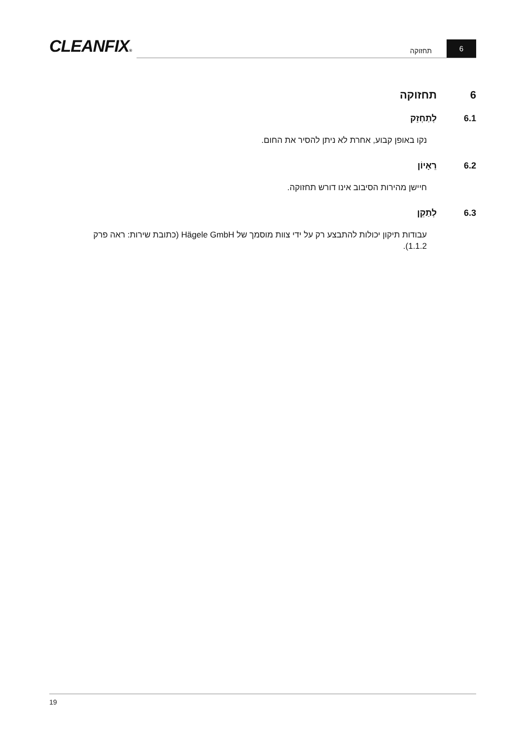CLEANFIX®
תחזוקה
6
6 תחזוקה
6.1 לְתַחְזֵק
נקו באופן קבוע, אחרת לא ניתן להסיר את החום.
6.2 רֵאָיוֹן
חיישן מהירות הסיבוב אינו דורש תחזוקה.
6.3 לְתַקֵן
עבודות תיקון יכולות להתבצע רק על ידי צוות מוסמך של Hägele GmbH (כתובת שירות: ראה פרק 1.1.2).
19